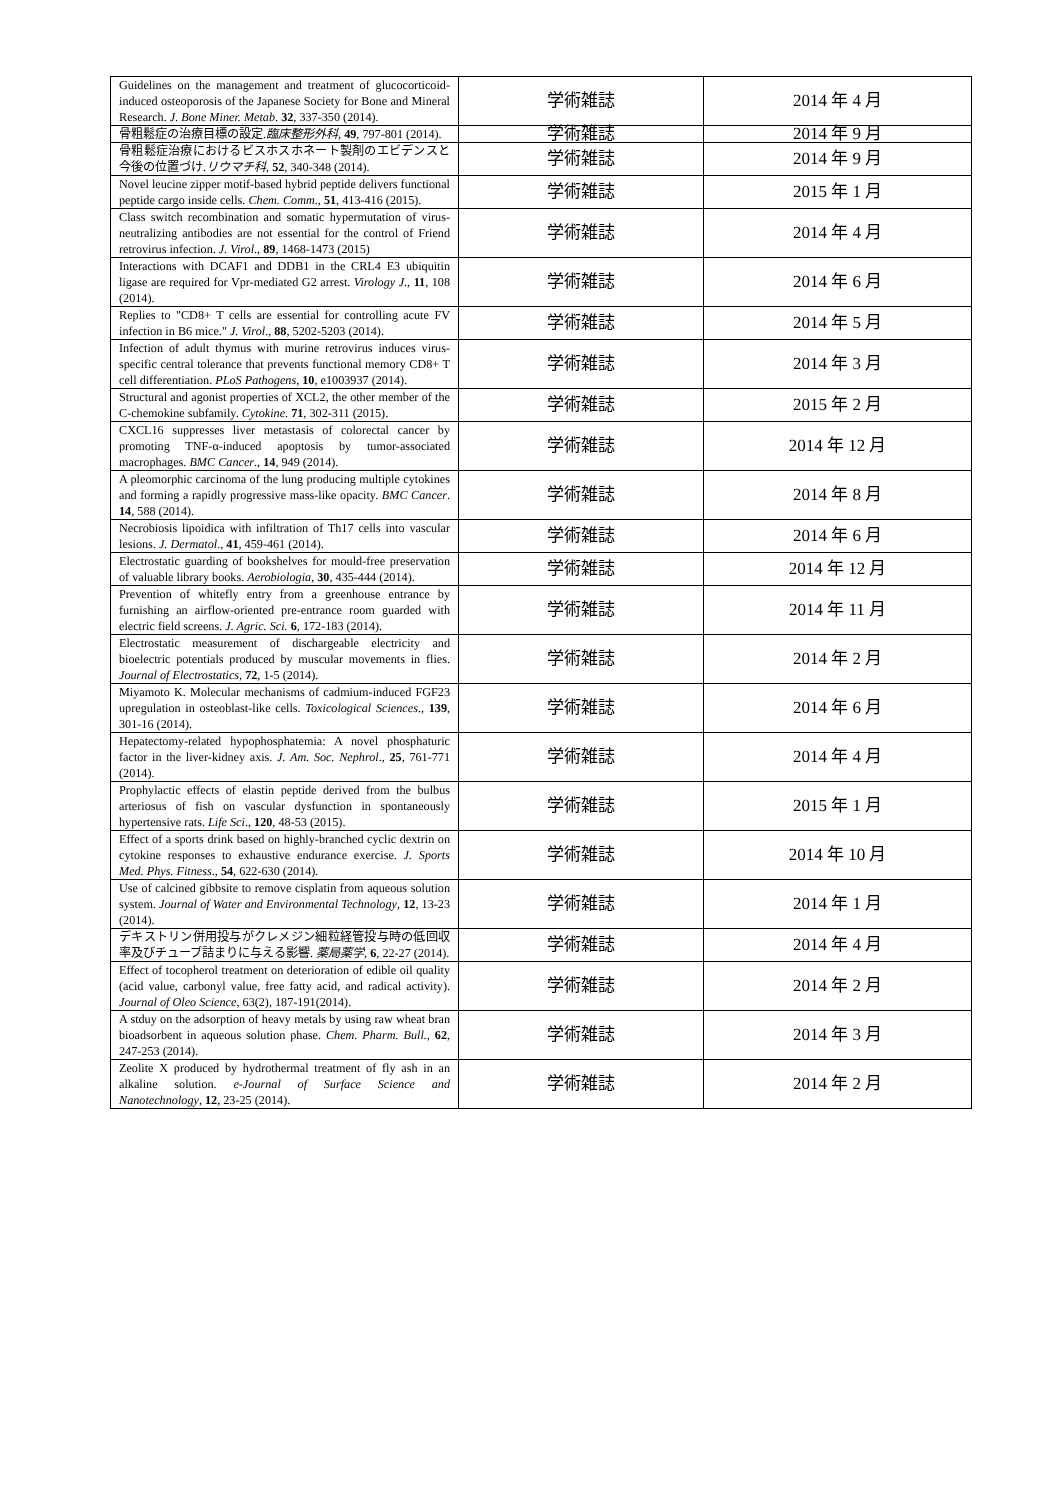| Guidelines on the management and treatment of glucocorticoid-induced osteoporosis of the Japanese Society for Bone and Mineral Research. J. Bone Miner. Metab . 32 , 337-350 (2014). | 学術雑誌 | 2014 年 4 月 |
| 骨粗鬆症の治療目標の設定. 臨床整形外科 , 49 , 797-801 (2014). | 学術雑誌 | 2014 年 9 月 |
| 骨粗鬆症治療におけるビスホスホネート製剤のエビデンスと今後の位置づけ. リウマチ科 , 52 , 340-348 (2014). | 学術雑誌 | 2014 年 9 月 |
| Novel leucine zipper motif-based hybrid peptide delivers functional peptide cargo inside cells. Chem. Comm ., 51 , 413-416 (2015). | 学術雑誌 | 2015 年 1 月 |
| Class switch recombination and somatic hypermutation of virus-neutralizing antibodies are not essential for the control of Friend retrovirus infection. J. Virol ., 89 , 1468-1473 (2015) | 学術雑誌 | 2014 年 4 月 |
| Interactions with DCAF1 and DDB1 in the CRL4 E3 ubiquitin ligase are required for Vpr-mediated G2 arrest. Virology J ., 11 , 108 (2014). | 学術雑誌 | 2014 年 6 月 |
| Replies to "CD8+ T cells are essential for controlling acute FV infection in B6 mice." J. Virol ., 88 , 5202-5203 (2014). | 学術雑誌 | 2014 年 5 月 |
| Infection of adult thymus with murine retrovirus induces virus-specific central tolerance that prevents functional memory CD8+ T cell differentiation. PLoS Pathogens , 10 , e1003937 (2014). | 学術雑誌 | 2014 年 3 月 |
| Structural and agonist properties of XCL2, the other member of the C-chemokine subfamily. Cytokine . 71 , 302-311 (2015). | 学術雑誌 | 2015 年 2 月 |
| CXCL16 suppresses liver metastasis of colorectal cancer by promoting TNF-α-induced apoptosis by tumor-associated macrophages. BMC Cancer ., 14 , 949 (2014). | 学術雑誌 | 2014 年 12 月 |
| A pleomorphic carcinoma of the lung producing multiple cytokines and forming a rapidly progressive mass-like opacity. BMC Cancer . 14 , 588 (2014). | 学術雑誌 | 2014 年 8 月 |
| Necrobiosis lipoidica with infiltration of Th17 cells into vascular lesions. J. Dermatol ., 41 , 459-461 (2014). | 学術雑誌 | 2014 年 6 月 |
| Electrostatic guarding of bookshelves for mould-free preservation of valuable library books. Aerobiologia , 30 , 435-444 (2014). | 学術雑誌 | 2014 年 12 月 |
| Prevention of whitefly entry from a greenhouse entrance by furnishing an airflow-oriented pre-entrance room guarded with electric field screens. J. Agric. Sci. 6 , 172-183 (2014). | 学術雑誌 | 2014 年 11 月 |
| Electrostatic measurement of dischargeable electricity and bioelectric potentials produced by muscular movements in flies. Journal of Electrostatics , 72 , 1-5 (2014). | 学術雑誌 | 2014 年 2 月 |
| Miyamoto K. Molecular mechanisms of cadmium-induced FGF23 upregulation in osteoblast-like cells. Toxicological Sciences ., 139 , 301-16 (2014). | 学術雑誌 | 2014 年 6 月 |
| Hepatectomy-related hypophosphatemia: A novel phosphaturic factor in the liver-kidney axis. J. Am. Soc. Nephrol ., 25 , 761-771 (2014). | 学術雑誌 | 2014 年 4 月 |
| Prophylactic effects of elastin peptide derived from the bulbus arteriosus of fish on vascular dysfunction in spontaneously hypertensive rats. Life Sci ., 120 , 48-53 (2015). | 学術雑誌 | 2015 年 1 月 |
| Effect of a sports drink based on highly-branched cyclic dextrin on cytokine responses to exhaustive endurance exercise. J. Sports Med. Phys. Fitness ., 54 , 622-630 (2014). | 学術雑誌 | 2014 年 10 月 |
| Use of calcined gibbsite to remove cisplatin from aqueous solution system. Journal of Water and Environmental Technology , 12 , 13-23 (2014). | 学術雑誌 | 2014 年 1 月 |
| デキストリン併用投与がクレメジン細粒経管投与時の低回収率及びチューブ詰まりに与える影響. 薬局薬学 , 6 , 22-27 (2014). | 学術雑誌 | 2014 年 4 月 |
| Effect of tocopherol treatment on deterioration of edible oil quality (acid value, carbonyl value, free fatty acid, and radical activity). Journal of Oleo Science , 63(2), 187-191(2014). | 学術雑誌 | 2014 年 2 月 |
| A stduy on the adsorption of heavy metals by using raw wheat bran bioadsorbent in aqueous solution phase. Chem. Pharm. Bull. , 62 , 247-253 (2014). | 学術雑誌 | 2014 年 3 月 |
| Zeolite X produced by hydrothermal treatment of fly ash in an alkaline solution. e-Journal of Surface Science and Nanotechnology , 12 , 23-25 (2014). | 学術雑誌 | 2014 年 2 月 |